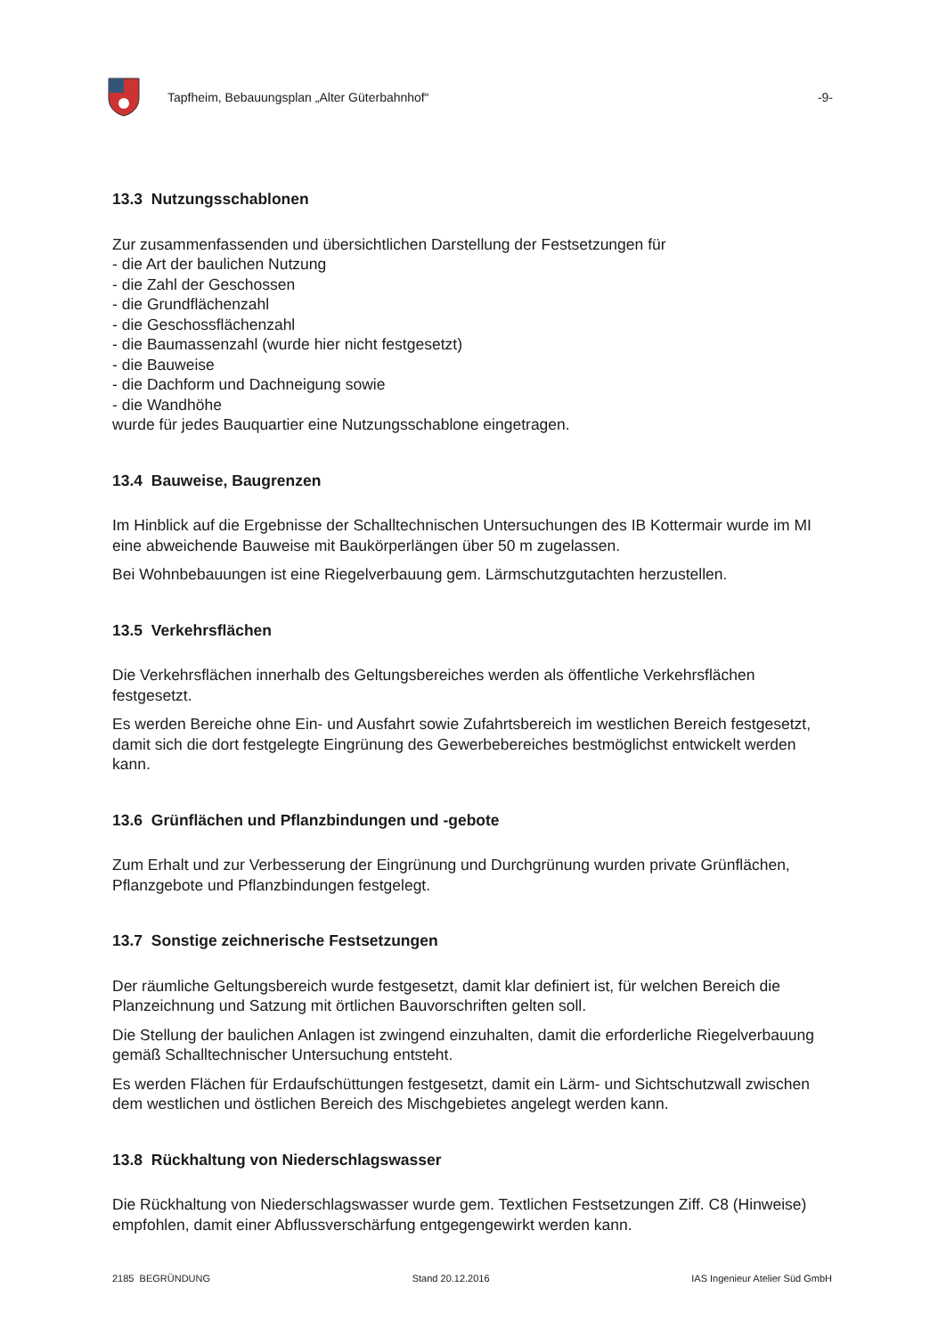Tapfheim, Bebauungsplan „Alter Güterbahnhof“
-9-
13.3 Nutzungsschablonen
Zur zusammenfassenden und übersichtlichen Darstellung der Festsetzungen für
- die Art der baulichen Nutzung
- die Zahl der Geschossen
- die Grundflächenzahl
- die Geschossflächenzahl
- die Baumassenzahl (wurde hier nicht festgesetzt)
- die Bauweise
- die Dachform und Dachneigung sowie
- die Wandhöhe
wurde für jedes Bauquartier eine Nutzungsschablone eingetragen.
13.4 Bauweise, Baugrenzen
Im Hinblick auf die Ergebnisse der Schalltechnischen Untersuchungen des IB Kottermair wurde im MI eine abweichende Bauweise mit Baukörperlängen über 50 m zugelassen.
Bei Wohnbebauungen ist eine Riegelverbauung gem. Lärmschutzgutachten herzustellen.
13.5 Verkehrsflächen
Die Verkehrsflächen innerhalb des Geltungsbereiches werden als öffentliche Verkehrsflächen festgesetzt.
Es werden Bereiche ohne Ein- und Ausfahrt sowie Zufahrtsbereich im westlichen Bereich festgesetzt, damit sich die dort festgelegte Eingrünung des Gewerbebereiches bestmöglichst entwickelt werden kann.
13.6 Grünflächen und Pflanzbindungen und -gebote
Zum Erhalt und zur Verbesserung der Eingrünung und Durchgrünung wurden private Grünflächen, Pflanzgebote und Pflanzbindungen festgelegt.
13.7 Sonstige zeichnerische Festsetzungen
Der räumliche Geltungsbereich wurde festgesetzt, damit klar definiert ist, für welchen Bereich die Planzeichnung und Satzung mit örtlichen Bauvorschriften gelten soll.
Die Stellung der baulichen Anlagen ist zwingend einzuhalten, damit die erforderliche Riegelverbauung gemäß Schalltechnischer Untersuchung entsteht.
Es werden Flächen für Erdaufschüttungen festgesetzt, damit ein Lärm- und Sichtschutzwall zwischen dem westlichen und östlichen Bereich des Mischgebietes angelegt werden kann.
13.8 Rückhaltung von Niederschlagswasser
Die Rückhaltung von Niederschlagswasser wurde gem. Textlichen Festsetzungen Ziff. C8 (Hinweise) empfohlen, damit einer Abflussverschärfung entgegengewirkt werden kann.
2185 BEGRÜNDUNG Stand 20.12.2016 IAS Ingenieur Atelier Süd GmbH